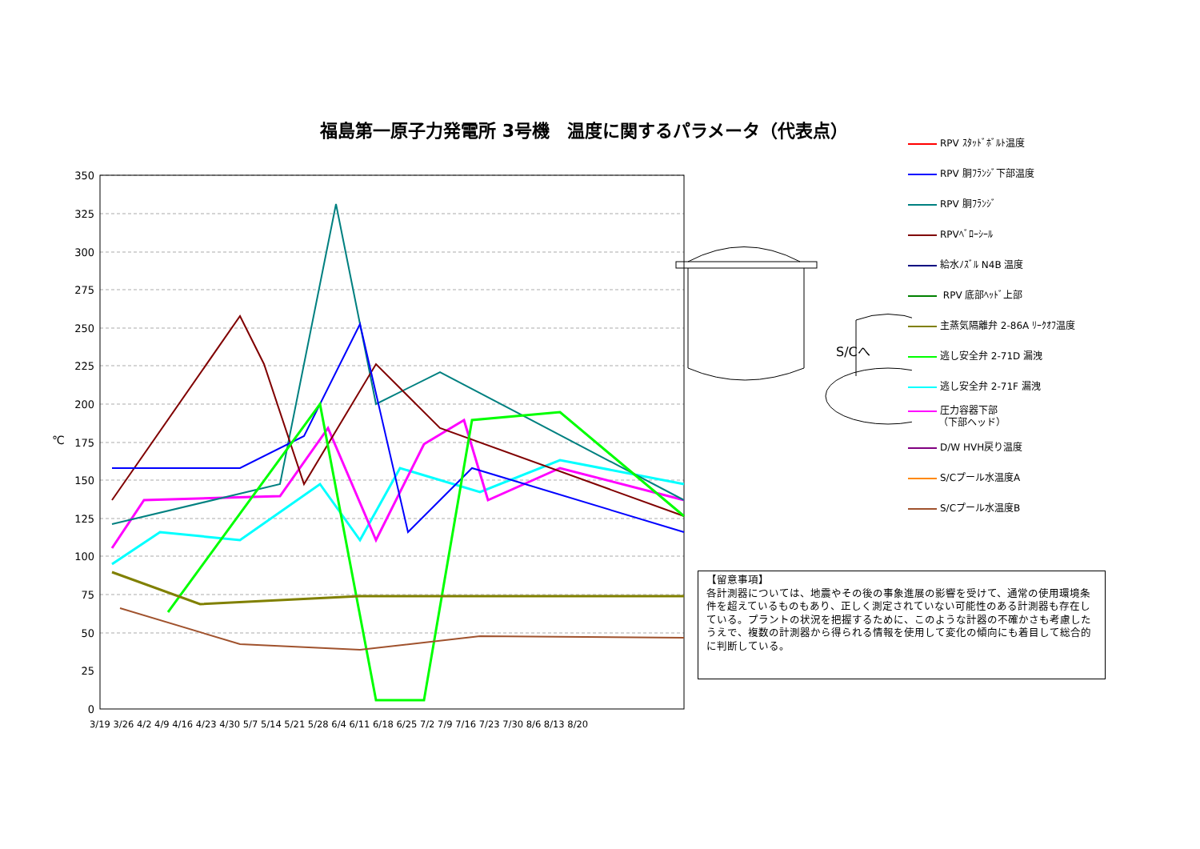福島第一原子力発電所 3号機　温度に関するパラメータ（代表点）
350
325
300
275
250
225
200
175
150
125
100
75
50
25
0
℃
3/19 3/26 4/2 4/9 4/16 4/23 4/30 5/7 5/14 5/21 5/28 6/4 6/11 6/18 6/25 7/2 7/9 7/16 7/23 7/30 8/6 8/13 8/20
RPV ｽﾀｯﾄﾞﾎﾞﾙﾄ温度
RPV 胴ﾌﾗﾝｼﾞ下部温度
RPV 胴ﾌﾗﾝｼﾞ
RPVﾍﾞﾛｰｼｰﾙ
給水ﾉｽﾞﾙ N4B 温度
RPV 底部ﾍｯﾄﾞ上部
主蒸気隔離弁 2-86A ﾘｰｸｵﾌ温度
逃し安全弁 2-71D 漏洩
逃し安全弁 2-71F 漏洩
圧力容器下部
（下部ヘッド）
D/W HVH戻り温度
S/Cプール水温度A
S/Cプール水温度B
S/Cへ
【留意事項】
各計測器については、地震やその後の事象進展の影響を受けて、通常の使用環境条件を超えているものもあり、正しく測定されていない可能性のある計測器も存在している。プラントの状況を把握するために、このような計器の不確かさも考慮したうえで、複数の計測器から得られる情報を使用して変化の傾向にも着目して総合的に判断している。